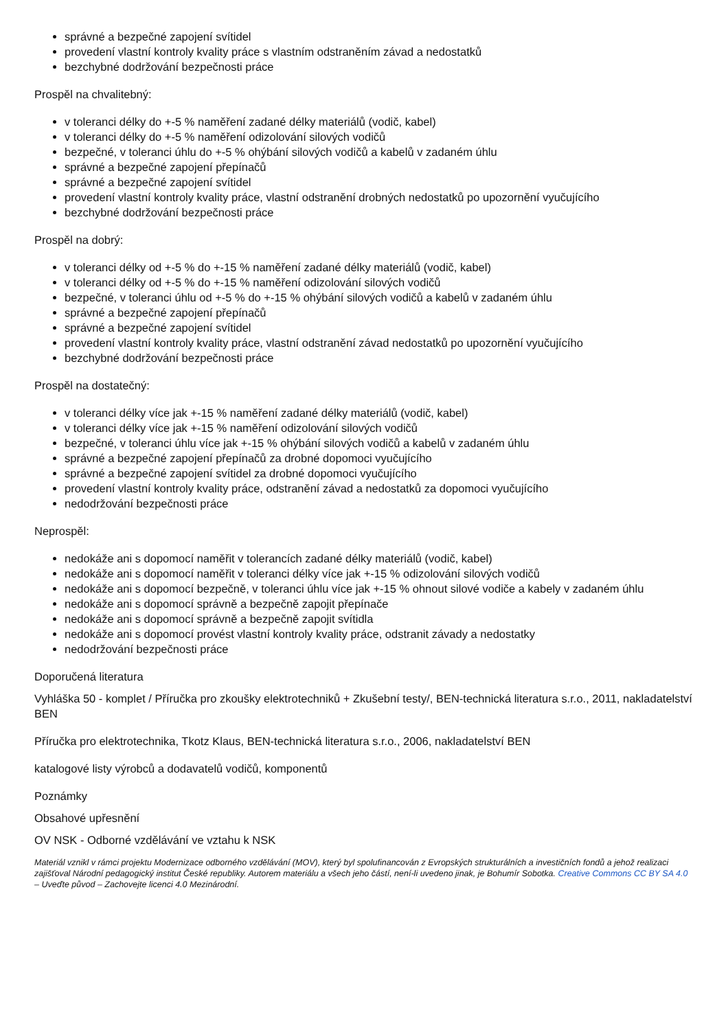správné a bezpečné zapojení svítidel
provedení vlastní kontroly kvality práce s vlastním odstraněním závad a nedostatků
bezchybné dodržování bezpečnosti práce
Prospěl na chvalitebný:
v toleranci délky do +-5 % naměření zadané délky materiálů (vodič, kabel)
v toleranci délky do +-5 % naměření odizolování silových vodičů
bezpečné, v toleranci úhlu do +-5 % ohýbání silových vodičů a kabelů v zadaném úhlu
správné a bezpečné zapojení přepínačů
správné a bezpečné zapojení svítidel
provedení vlastní kontroly kvality práce, vlastní odstranění drobných nedostatků po upozornění vyučujícího
bezchybné dodržování bezpečnosti práce
Prospěl na dobrý:
v toleranci délky od +-5 % do +-15 % naměření zadané délky materiálů (vodič, kabel)
v toleranci délky od +-5 % do +-15 % naměření odizolování silových vodičů
bezpečné, v toleranci úhlu od +-5 % do +-15 % ohýbání silových vodičů a kabelů v zadaném úhlu
správné a bezpečné zapojení přepínačů
správné a bezpečné zapojení svítidel
provedení vlastní kontroly kvality práce, vlastní odstranění závad nedostatků po upozornění vyučujícího
bezchybné dodržování bezpečnosti práce
Prospěl na dostatečný:
v toleranci délky více jak +-15 % naměření zadané délky materiálů (vodič, kabel)
v toleranci délky více jak +-15 % naměření odizolování silových vodičů
bezpečné, v toleranci úhlu více jak +-15 % ohýbání silových vodičů a kabelů v zadaném úhlu
správné a bezpečné zapojení přepínačů za drobné dopomoci vyučujícího
správné a bezpečné zapojení svítidel za drobné dopomoci vyučujícího
provedení vlastní kontroly kvality práce, odstranění závad a nedostatků za dopomoci vyučujícího
nedodržování bezpečnosti práce
Neprospěl:
nedokáže ani s dopomocí naměřit v tolerancích zadané délky materiálů (vodič, kabel)
nedokáže ani s dopomocí naměřit v toleranci délky více jak +-15 % odizolování silových vodičů
nedokáže ani s dopomocí bezpečně, v toleranci úhlu více jak +-15 % ohnout silové vodiče a kabely v zadaném úhlu
nedokáže ani s dopomocí správně a bezpečně zapojit přepínače
nedokáže ani s dopomocí správně a bezpečně zapojit svítidla
nedokáže ani s dopomocí provést vlastní kontroly kvality práce, odstranit závady a nedostatky
nedodržování bezpečnosti práce
Doporučená literatura
Vyhláška 50 - komplet / Příručka pro zkoušky elektrotechniků + Zkušební testy/, BEN-technická literatura s.r.o., 2011, nakladatelství BEN
Příručka pro elektrotechnika, Tkotz Klaus, BEN-technická literatura s.r.o., 2006, nakladatelství BEN
katalogové listy výrobců a dodavatelů vodičů, komponentů
Poznámky
Obsahové upřesnění
OV NSK - Odborné vzdělávání ve vztahu k NSK
Materiál vznikl v rámci projektu Modernizace odborného vzdělávání (MOV), který byl spolufinancován z Evropských strukturálních a investičních fondů a jehož realizaci zajišťoval Národní pedagogický institut České republiky. Autorem materiálu a všech jeho částí, není-li uvedeno jinak, je Bohumír Sobotka. Creative Commons CC BY SA 4.0 – Uveďte původ – Zachovejte licenci 4.0 Mezinárodní.